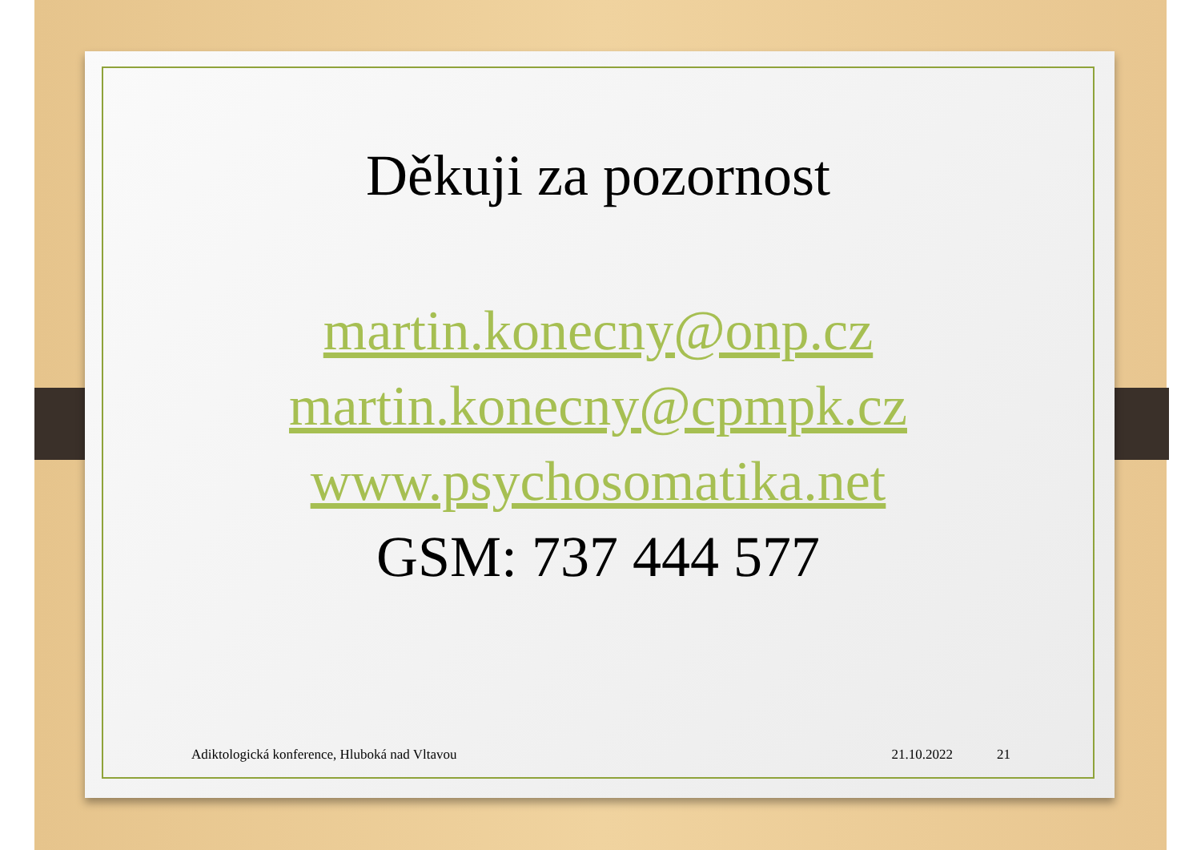Děkuji za pozornost
martin.konecny@onp.cz
martin.konecny@cpmpk.cz
www.psychosomatika.net
GSM: 737 444 577
Adiktologická konference, Hluboká nad Vltavou 21.10.2022 21